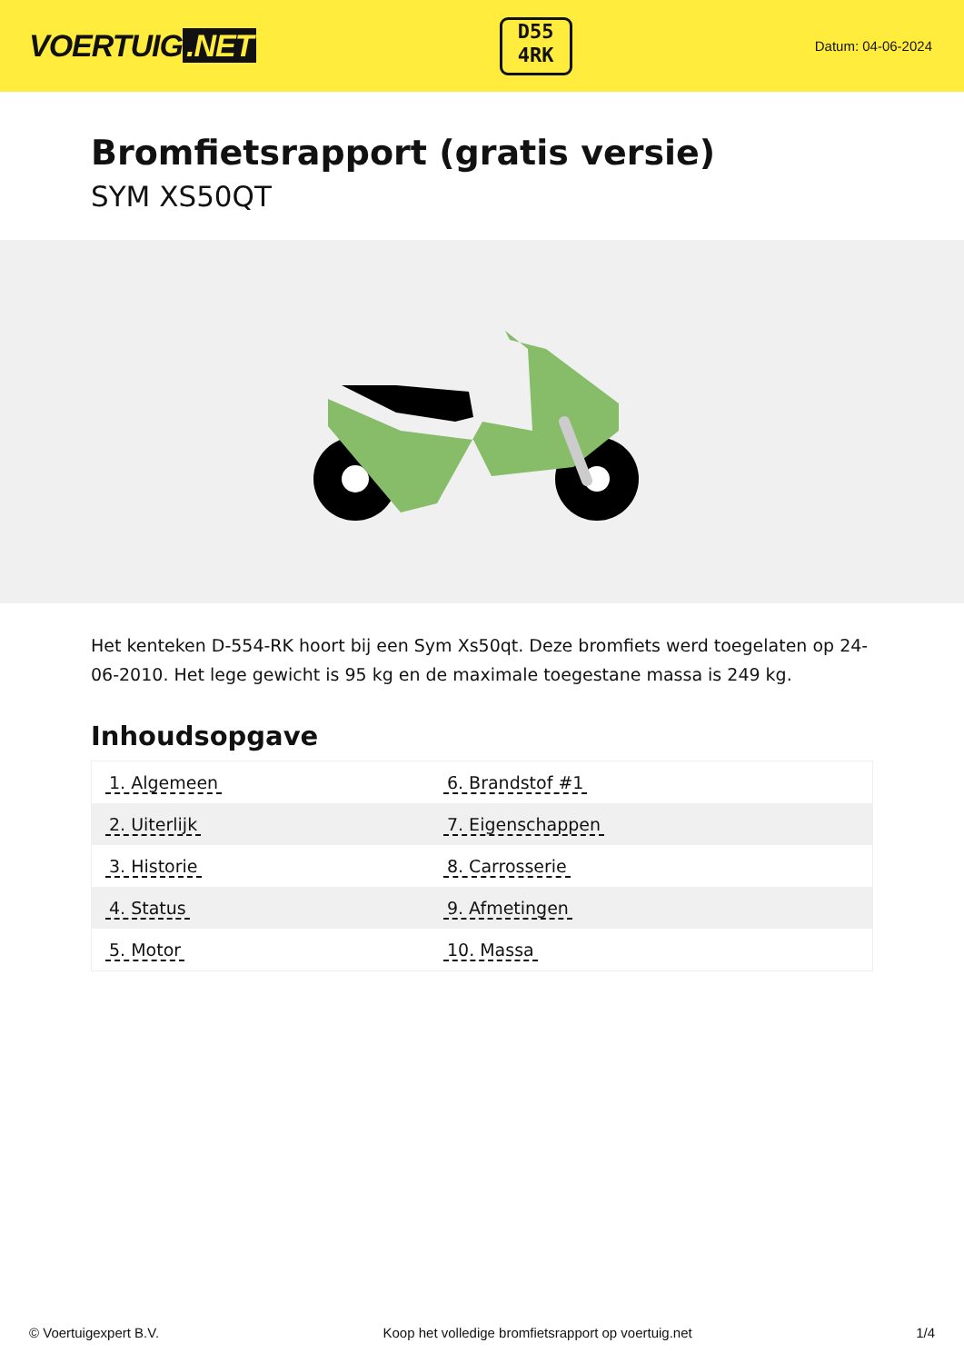VOERTUIG.NET
D55
4RK
Datum: 04-06-2024
Bromfietsrapport (gratis versie)
SYM XS50QT
Het kenteken D-554-RK hoort bij een Sym Xs50qt. Deze bromfiets werd toegelaten op 24-06-2010. Het lege gewicht is 95 kg en de maximale toegestane massa is 249 kg.
Inhoudsopgave
| 1. Algemeen | 6. Brandstof #1 |
| 2. Uiterlijk | 7. Eigenschappen |
| 3. Historie | 8. Carrosserie |
| 4. Status | 9. Afmetingen |
| 5. Motor | 10. Massa |
© Voertuigexpert B.V. Koop het volledige bromfietsrapport op voertuig.net 1/4